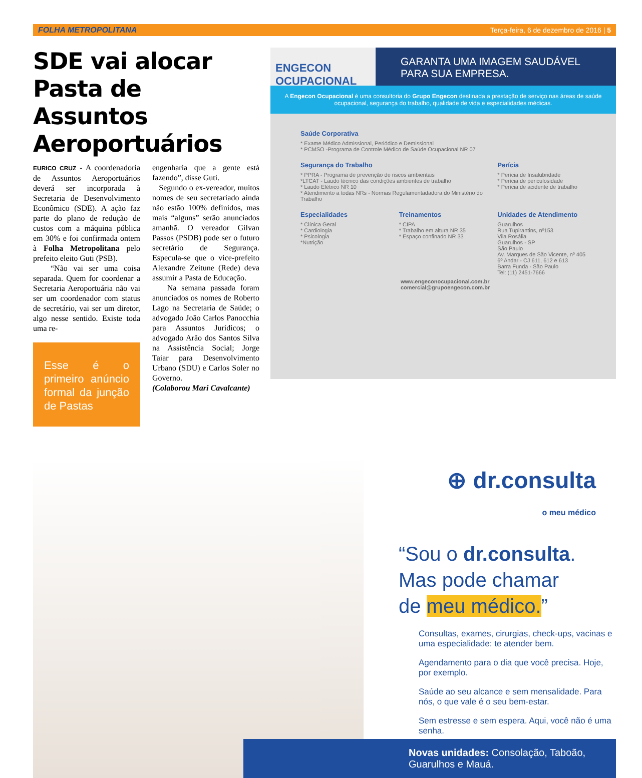FOLHA METROPOLITANA Terça-feira, 6 de dezembro de 2016 | 5
SDE vai alocar Pasta de Assuntos Aeroportuários
EURICO CRUZ - A coordenadoria de Assuntos Aeroportuários deverá ser incorporada à Secretaria de Desenvolvimento Econômico (SDE). A ação faz parte do plano de redução de custos com a máquina pública em 30% e foi confirmada ontem à Folha Metropolitana pelo prefeito eleito Guti (PSB).
“Não vai ser uma coisa separada. Quem for coordenar a Secretaria Aeroportuária não vai ser um coordenador com status de secretário, vai ser um diretor, algo nesse sentido. Existe toda uma re-
Esse é o primeiro anúncio formal da junção de Pastas
engenharia que a gente está fazendo”, disse Guti.
Segundo o ex-vereador, muitos nomes de seu secretariado ainda não estão 100% definidos, mas mais “alguns” serão anunciados amanhã. O vereador Gilvan Passos (PSDB) pode ser o futuro secretário de Segurança. Especula-se que o vice-prefeito Alexandre Zeitune (Rede) deva assumir a Pasta de Educação.
Na semana passada foram anunciados os nomes de Roberto Lago na Secretaria de Saúde; o advogado João Carlos Panocchia para Assuntos Jurídicos; o advogado Arão dos Santos Silva na Assistência Social; Jorge Taiar para Desenvolvimento Urbano (SDU) e Carlos Soler no Governo.
(Colaborou Mari Cavalcante)
ENGECON OCUPACIONAL
GARANTA UMA IMAGEM SAUDÁVEL PARA SUA EMPRESA.
A Engecon Ocupacional é uma consultoria do Grupo Engecon destinada a prestação de serviço nas áreas de saúde ocupacional, segurança do trabalho, qualidade de vida e especialidades médicas.
Saúde Corporativa
* Exame Médico Admissional, Periódico e Demissional
* PCMSO -Programa de Controle Médico de Saúde Ocupacional NR 07
Segurança do Trabalho
* PPRA - Programa de prevenção de riscos ambientais
*LTCAT - Laudo técnico das condições ambientes de trabalho
* Laudo Elétrico NR 10
* Atendimento a todas NRs - Normas Regulamentadadora do Ministério do Trabalho
Perícia
* Perícia de Insalubridade
* Perícia de periculosidade
* Perícia de acidente de trabalho
Especialidades
* Clínica Geral
* Cardiologia
* Psicologia
*Nutrição
Treinamentos
* CIPA
* Trabalho em altura NR 35
* Espaço confinado NR 33
Unidades de Atendimento
Guarulhos
Rua Tupirantins, nº153
Vila Rosália
Guarulhos - SP
São Paulo
Av. Marques de São Vicente, nº 405
6º Andar - CJ 611, 612 e 613
Barra Funda - São Paulo
Tel: (11) 2451-7666
www.engeconocupacional.com.br
comercial@grupoengecon.com.br
⊕ dr.consulta
o meu médico
“Sou o dr.consulta.
Mas pode chamar
de meu médico.”
Consultas, exames, cirurgias, check-ups, vacinas e uma especialidade: te atender bem.
Agendamento para o dia que você precisa. Hoje, por exemplo.
Saúde ao seu alcance e sem mensalidade. Para nós, o que vale é o seu bem-estar.
Sem estresse e sem espera. Aqui, você não é uma senha.
Novas unidades: Consolação, Taboão, Guarulhos e Mauá.